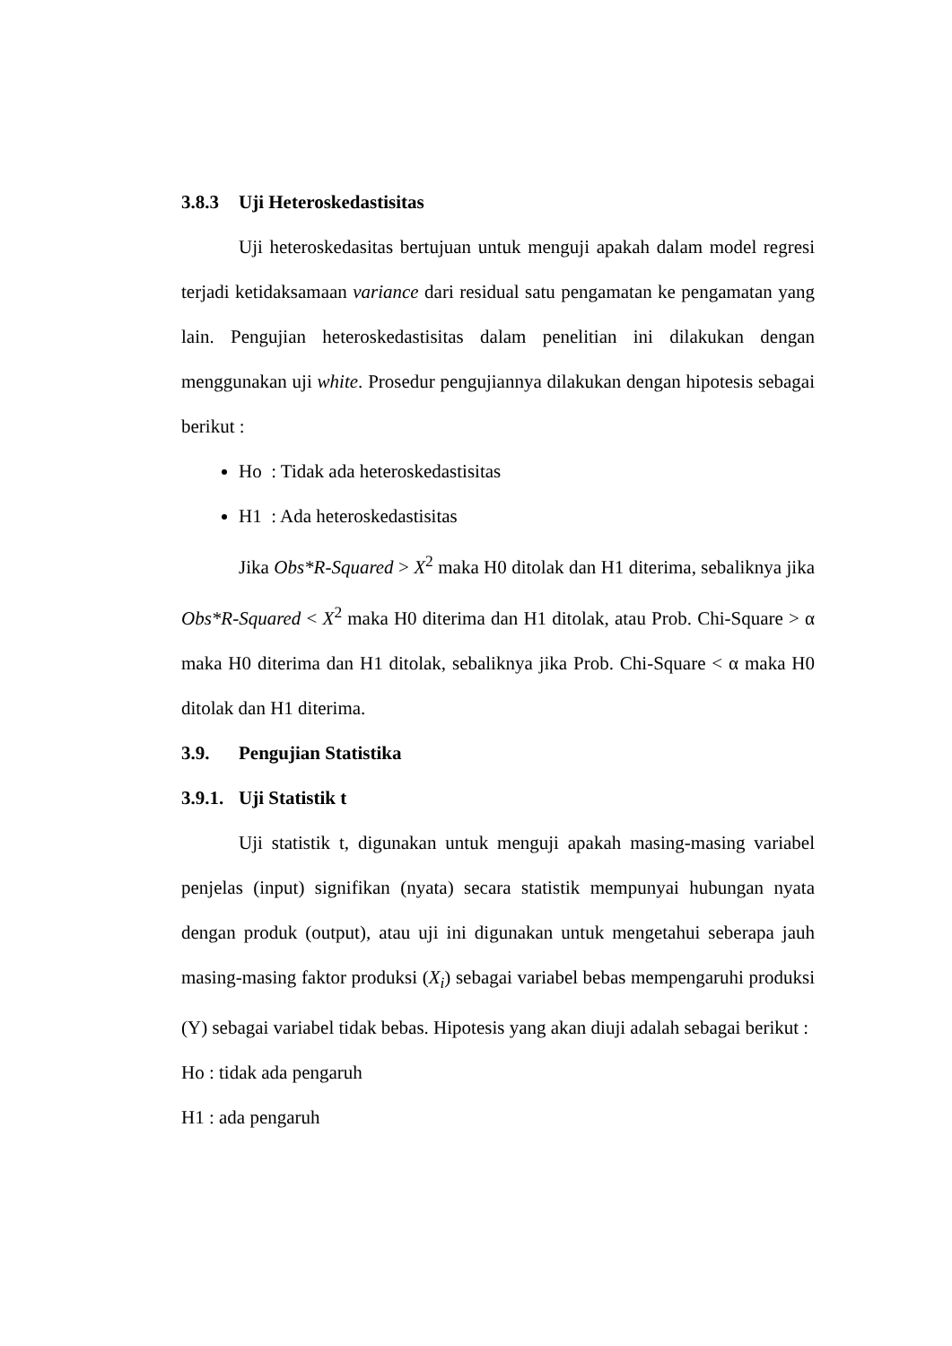3.8.3 Uji Heteroskedastisitas
Uji heteroskedasitas bertujuan untuk menguji apakah dalam model regresi terjadi ketidaksamaan variance dari residual satu pengamatan ke pengamatan yang lain. Pengujian heteroskedastisitas dalam penelitian ini dilakukan dengan menggunakan uji white. Prosedur pengujiannya dilakukan dengan hipotesis sebagai berikut :
Ho : Tidak ada heteroskedastisitas
H1 : Ada heteroskedastisitas
Jika Obs*R-Squared > X<sup>2</sup> maka H0 ditolak dan H1 diterima, sebaliknya jika Obs*R-Squared < X<sup>2</sup> maka H0 diterima dan H1 ditolak, atau Prob. Chi-Square > α maka H0 diterima dan H1 ditolak, sebaliknya jika Prob. Chi-Square < α maka H0 ditolak dan H1 diterima.
3.9. Pengujian Statistika
3.9.1. Uji Statistik t
Uji statistik t, digunakan untuk menguji apakah masing-masing variabel penjelas (input) signifikan (nyata) secara statistik mempunyai hubungan nyata dengan produk (output), atau uji ini digunakan untuk mengetahui seberapa jauh masing-masing faktor produksi (X<sub>i</sub>) sebagai variabel bebas mempengaruhi produksi (Y) sebagai variabel tidak bebas. Hipotesis yang akan diuji adalah sebagai berikut :
Ho : tidak ada pengaruh
H1 : ada pengaruh